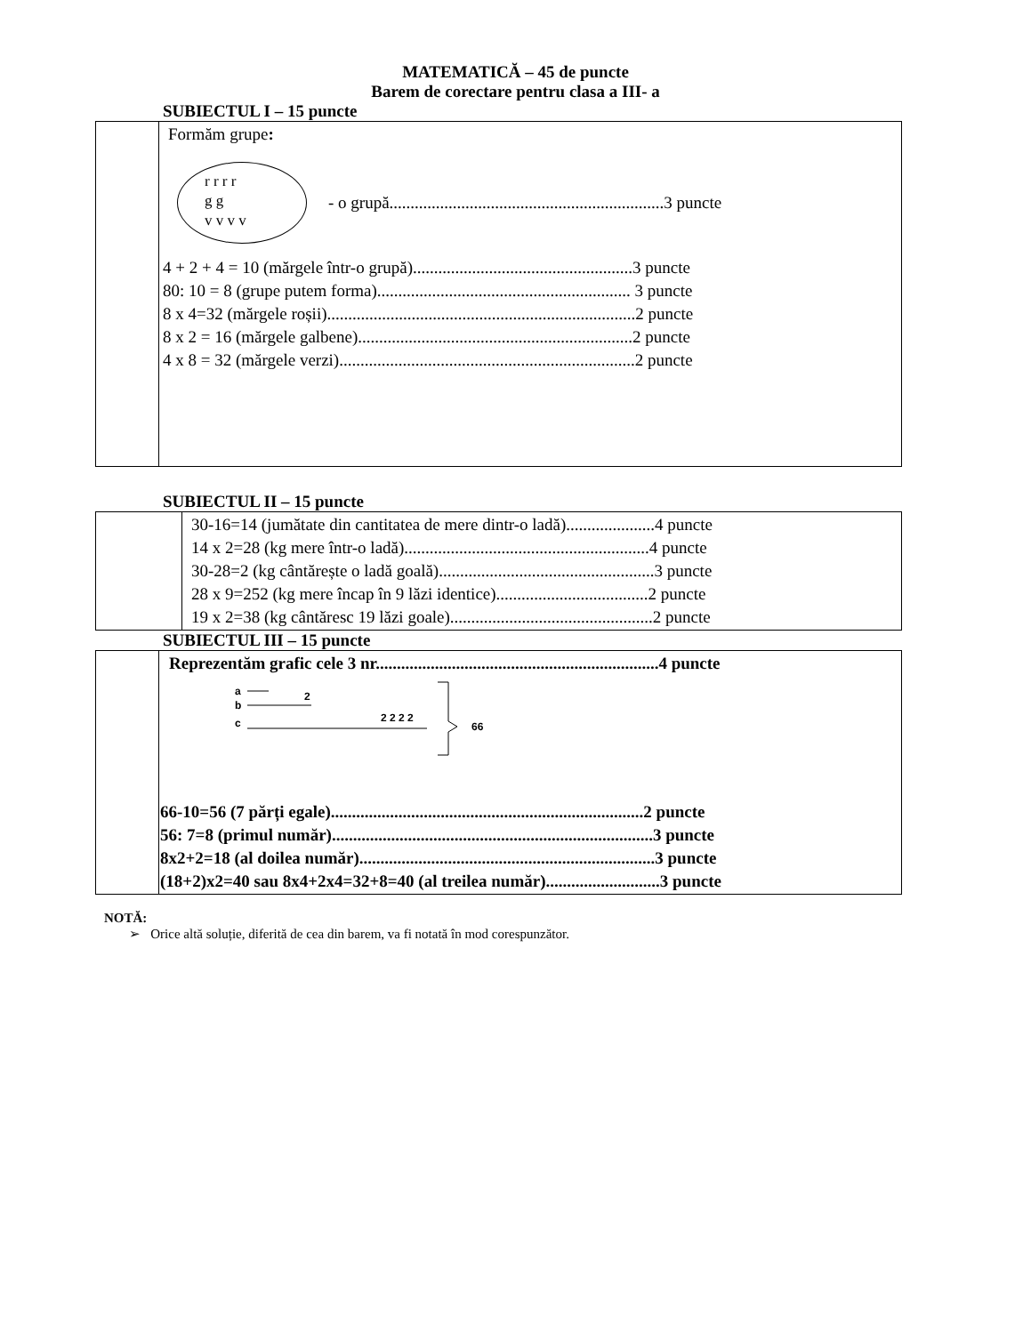MATEMATICĂ – 45 de puncte
Barem de corectare pentru clasa a III- a
SUBIECTUL I – 15 puncte
| | Formăm grupe : r r r r g g v v v v - o grupă.................................................................3 puncte 4 + 2 + 4 = 10 (mărgele într-o grupă)....................................................3 puncte 80: 10 = 8 (grupe putem forma)............................................................ 3 puncte 8 x 4=32 (mărgele roșii).........................................................................2 puncte 8 x 2 = 16 (mărgele galbene).................................................................2 puncte 4 x 8 = 32 (mărgele verzi)......................................................................2 puncte |
SUBIECTUL II – 15 puncte
| | 30-16=14 (jumătate din cantitatea de mere dintr-o ladă).....................4 puncte 14 x 2=28 (kg mere într-o ladă)..........................................................4 puncte 30-28=2 (kg cântărește o ladă goală)...................................................3 puncte 28 x 9=252 (kg mere încap în 9 lăzi identice)....................................2 puncte 19 x 2=38 (kg cântăresc 19 lăzi goale)................................................2 puncte |
SUBIECTUL III – 15 puncte
| | Reprezentăm grafic cele 3 nr...................................................................4 puncte a b 2 c 2 2 2 2 66 66-10=56 (7 părți egale)..........................................................................2 puncte 56: 7=8 (primul număr)............................................................................3 puncte 8x2+2=18 (al doilea număr)......................................................................3 puncte (18+2)x2=40 sau 8x4+2x4=32+8=40 (al treilea număr)...........................3 puncte |
NOTĂ:
➢ Orice altă soluție, diferită de cea din barem, va fi notată în mod corespunzător.